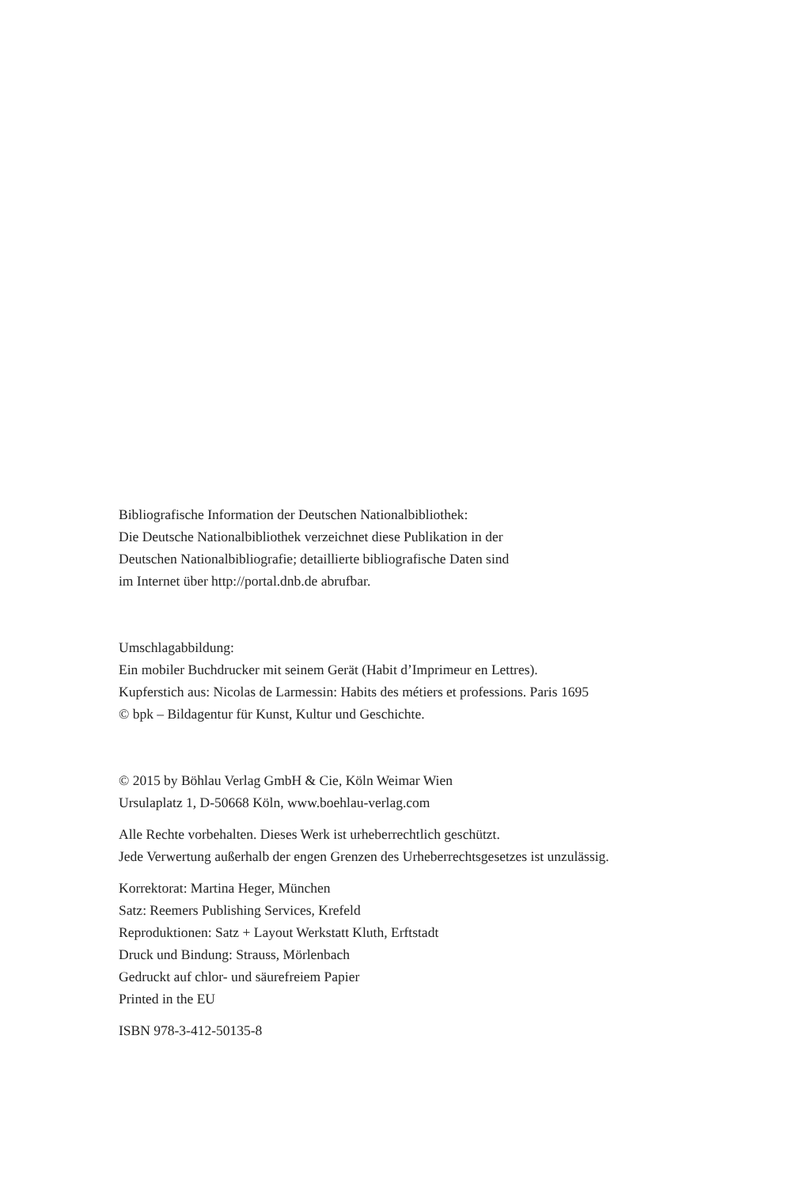Bibliografische Information der Deutschen Nationalbibliothek:
Die Deutsche Nationalbibliothek verzeichnet diese Publikation in der
Deutschen Nationalbibliografie; detaillierte bibliografische Daten sind
im Internet über http://portal.dnb.de abrufbar.
Umschlagabbildung:
Ein mobiler Buchdrucker mit seinem Gerät (Habit d’Imprimeur en Lettres).
Kupferstich aus: Nicolas de Larmessin: Habits des métiers et professions. Paris 1695
© bpk – Bildagentur für Kunst, Kultur und Geschichte.
© 2015 by Böhlau Verlag GmbH & Cie, Köln Weimar Wien
Ursulaplatz 1, D-50668 Köln, www.boehlau-verlag.com
Alle Rechte vorbehalten. Dieses Werk ist urheberrechtlich geschützt.
Jede Verwertung außerhalb der engen Grenzen des Urheberrechtsgesetzes ist unzulässig.
Korrektorat: Martina Heger, München
Satz: Reemers Publishing Services, Krefeld
Reproduktionen: Satz + Layout Werkstatt Kluth, Erftstadt
Druck und Bindung: Strauss, Mörlenbach
Gedruckt auf chlor- und säurefreiem Papier
Printed in the EU
ISBN 978-3-412-50135-8